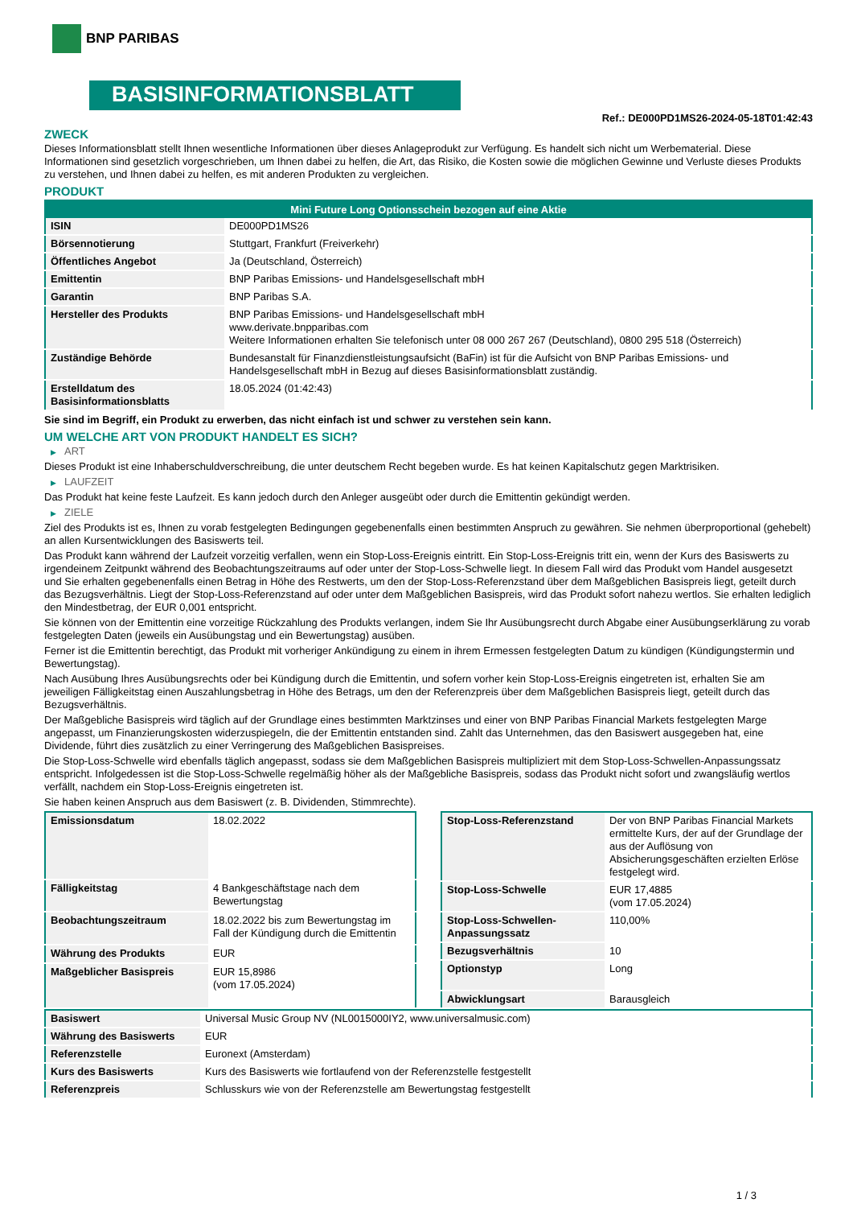BNP PARIBAS
BASISINFORMATIONSBLATT
Ref.: DE000PD1MS26-2024-05-18T01:42:43
ZWECK
Dieses Informationsblatt stellt Ihnen wesentliche Informationen über dieses Anlageprodukt zur Verfügung. Es handelt sich nicht um Werbematerial. Diese Informationen sind gesetzlich vorgeschrieben, um Ihnen dabei zu helfen, die Art, das Risiko, die Kosten sowie die möglichen Gewinne und Verluste dieses Produkts zu verstehen, und Ihnen dabei zu helfen, es mit anderen Produkten zu vergleichen.
PRODUKT
| Mini Future Long Optionsschein bezogen auf eine Aktie | |
| --- | --- |
| ISIN | DE000PD1MS26 |
| Börsennotierung | Stuttgart, Frankfurt (Freiverkehr) |
| Öffentliches Angebot | Ja (Deutschland, Österreich) |
| Emittentin | BNP Paribas Emissions- und Handelsgesellschaft mbH |
| Garantin | BNP Paribas S.A. |
| Hersteller des Produkts | BNP Paribas Emissions- und Handelsgesellschaft mbH www.derivate.bnpparibas.com Weitere Informationen erhalten Sie telefonisch unter 08 000 267 267 (Deutschland), 0800 295 518 (Österreich) |
| Zuständige Behörde | Bundesanstalt für Finanzdienstleistungsaufsicht (BaFin) ist für die Aufsicht von BNP Paribas Emissions- und Handelsgesellschaft mbH in Bezug auf dieses Basisinformationsblatt zuständig. |
| Erstelldatum des Basisinformationsblatts | 18.05.2024 (01:42:43) |
Sie sind im Begriff, ein Produkt zu erwerben, das nicht einfach ist und schwer zu verstehen sein kann.
UM WELCHE ART VON PRODUKT HANDELT ES SICH?
▶ ART
Dieses Produkt ist eine Inhaberschuldverschreibung, die unter deutschem Recht begeben wurde. Es hat keinen Kapitalschutz gegen Marktrisiken.
▶ LAUFZEIT
Das Produkt hat keine feste Laufzeit. Es kann jedoch durch den Anleger ausgeübt oder durch die Emittentin gekündigt werden.
▶ ZIELE
Ziel des Produkts ist es, Ihnen zu vorab festgelegten Bedingungen gegebenenfalls einen bestimmten Anspruch zu gewähren. Sie nehmen überproportional (gehebelt) an allen Kursentwicklungen des Basiswerts teil.
Das Produkt kann während der Laufzeit vorzeitig verfallen, wenn ein Stop-Loss-Ereignis eintritt. Ein Stop-Loss-Ereignis tritt ein, wenn der Kurs des Basiswerts zu irgendeinem Zeitpunkt während des Beobachtungszeitraums auf oder unter der Stop-Loss-Schwelle liegt. In diesem Fall wird das Produkt vom Handel ausgesetzt und Sie erhalten gegebenenfalls einen Betrag in Höhe des Restwerts, um den der Stop-Loss-Referenzstand über dem Maßgeblichen Basispreis liegt, geteilt durch das Bezugsverhältnis. Liegt der Stop-Loss-Referenzstand auf oder unter dem Maßgeblichen Basispreis, wird das Produkt sofort nahezu wertlos. Sie erhalten lediglich den Mindestbetrag, der EUR 0,001 entspricht.
Sie können von der Emittentin eine vorzeitige Rückzahlung des Produkts verlangen, indem Sie Ihr Ausübungsrecht durch Abgabe einer Ausübungserklärung zu vorab festgelegten Daten (jeweils ein Ausübungstag und ein Bewertungstag) ausüben.
Ferner ist die Emittentin berechtigt, das Produkt mit vorheriger Ankündigung zu einem in ihrem Ermessen festgelegten Datum zu kündigen (Kündigungstermin und Bewertungstag).
Nach Ausübung Ihres Ausübungsrechts oder bei Kündigung durch die Emittentin, und sofern vorher kein Stop-Loss-Ereignis eingetreten ist, erhalten Sie am jeweiligen Fälligkeitstag einen Auszahlungsbetrag in Höhe des Betrags, um den der Referenzpreis über dem Maßgeblichen Basispreis liegt, geteilt durch das Bezugsverhältnis.
Der Maßgebliche Basispreis wird täglich auf der Grundlage eines bestimmten Marktzinses und einer von BNP Paribas Financial Markets festgelegten Marge angepasst, um Finanzierungskosten widerzuspiegeln, die der Emittentin entstanden sind. Zahlt das Unternehmen, das den Basiswert ausgegeben hat, eine Dividende, führt dies zusätzlich zu einer Verringerung des Maßgeblichen Basispreises.
Die Stop-Loss-Schwelle wird ebenfalls täglich angepasst, sodass sie dem Maßgeblichen Basispreis multipliziert mit dem Stop-Loss-Schwellen-Anpassungssatz entspricht. Infolgedessen ist die Stop-Loss-Schwelle regelmäßig höher als der Maßgebliche Basispreis, sodass das Produkt nicht sofort und zwangsläufig wertlos verfällt, nachdem ein Stop-Loss-Ereignis eingetreten ist.
Sie haben keinen Anspruch aus dem Basiswert (z. B. Dividenden, Stimmrechte).
| Emissionsdatum | 18.02.2022 |
| Fälligkeitstag | 4 Bankgeschäftstage nach dem Bewertungstag |
| Beobachtungszeitraum | 18.02.2022 bis zum Bewertungstag im Fall der Kündigung durch die Emittentin |
| Währung des Produkts | EUR |
| Maßgeblicher Basispreis | EUR 15,8986 (vom 17.05.2024) |
| Stop-Loss-Referenzstand | Der von BNP Paribas Financial Markets ermittelte Kurs, der auf der Grundlage der aus der Auflösung von Absicherungsgeschäften erzielten Erlöse festgelegt wird. |
| Stop-Loss-Schwelle | EUR 17,4885 (vom 17.05.2024) |
| Stop-Loss-Schwellen-Anpassungssatz | 110,00% |
| Bezugsverhältnis | 10 |
| Optionstyp | Long |
| Abwicklungsart | Barausgleich |
| Basiswert | Universal Music Group NV (NL0015000IY2, www.universalmusic.com) |
| Währung des Basiswerts | EUR |
| Referenzstelle | Euronext (Amsterdam) |
| Kurs des Basiswerts | Kurs des Basiswerts wie fortlaufend von der Referenzstelle festgestellt |
| Referenzpreis | Schlusskurs wie von der Referenzstelle am Bewertungstag festgestellt |
1 / 3